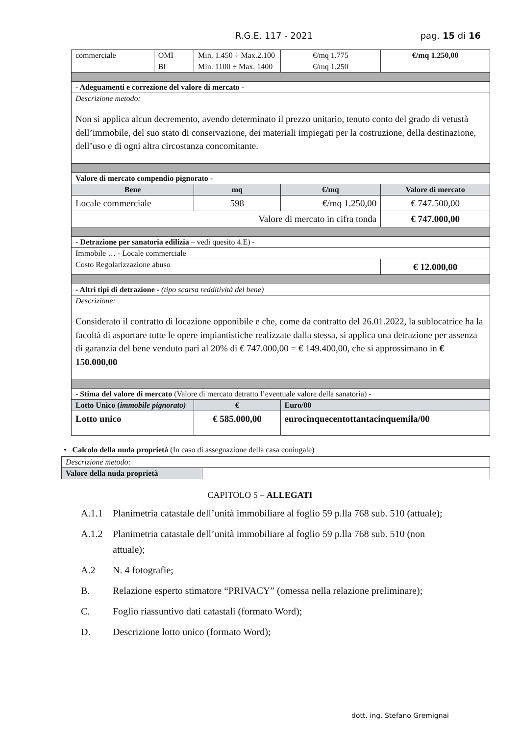R.G.E. 117 - 2021 pag. 15 di 16
| commerciale | OMI | Min. 1.450 ÷ Max.2.100 | €/mq 1.775 | €/mq 1.250,00 |
| | BI | Min. 1100 ÷ Max. 1400 | €/mq 1.250 | |
| - Adeguamenti e correzione del valore di mercato - | | | | |
| Descrizione metodo: Non si applica alcun decremento, avendo determinato il prezzo unitario, tenuto conto del grado di vetustà dell’immobile, del suo stato di conservazione, dei materiali impiegati per la costruzione, della destinazione, dell’uso e di ogni altra circostanza concomitante. | | | | |
| Valore di mercato compendio pignorato - | | | | |
| Bene | | mq | €/mq | Valore di mercato |
| Locale commerciale | | 598 | €/mq 1.250,00 | € 747.500,00 |
| Valore di mercato in cifra tonda | | | | € 747.000,00 |
| - Detrazione per sanatoria edilizia – vedi quesito 4.E) - | | | | |
| Immobile … - Locale commerciale | | | | |
| Costo Regolarizzazione abuso | | | | € 12.000,00 |
| - Altri tipi di detrazione - (tipo scarsa redditività del bene) | | | | |
| Descrizione: Considerato il contratto di locazione opponibile e che, come da contratto del 26.01.2022, la sublocatrice ha la facoltà di asportare tutte le opere impiantistiche realizzate dalla stessa, si applica una detrazione per assenza di garanzia del bene venduto pari al 20% di € 747.000,00 = € 149.400,00, che si approssimano in € 150.000,00 | | | | |
| - Stima del valore di mercato (Valore di mercato detratto l’eventuale valore della sanatoria) - | | | | |
| Lotto Unico ( immobile pignorato) | | € | Euro/00 | |
| Lotto unico | | € 585.000,00 | eurocinquecentottantacinquemila/00 | |
• Calcolo della nuda proprietà (In caso di assegnazione della casa coniugale)
| Descrizione metodo: | |
| Valore della nuda proprietà | |
CAPITOLO 5 – ALLEGATI
A.1.1 Planimetria catastale dell’unità immobiliare al foglio 59 p.lla 768 sub. 510 (attuale);
A.1.2 Planimetria catastale dell’unità immobiliare al foglio 59 p.lla 768 sub. 510 (non attuale);
A.2 N. 4 fotografie;
B. Relazione esperto stimatore “PRIVACY” (omessa nella relazione preliminare);
C. Foglio riassuntivo dati catastali (formato Word);
D. Descrizione lotto unico (formato Word);
dott. ing. Stefano Gremignai